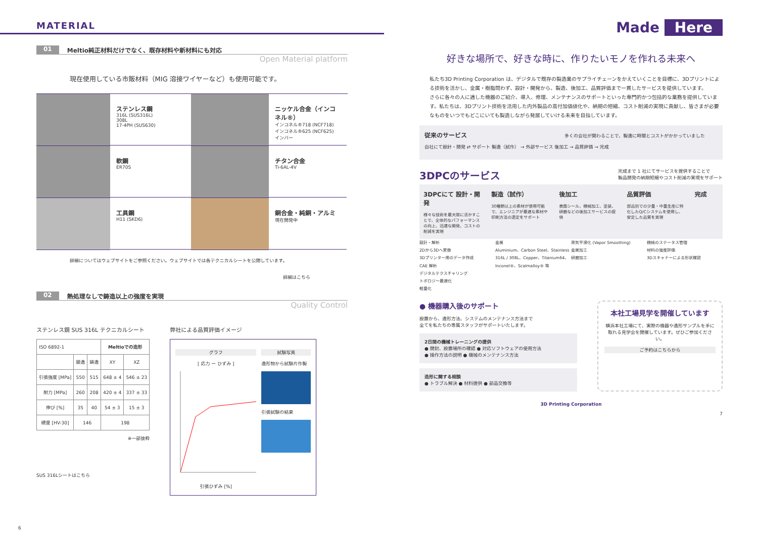MATERIAL
01 Meltio純正材料だけでなく、既存材料や新材料にも対応
Open Material platform
現在使用している市販材料（MIG 溶接ワイヤーなど）も使用可能です。
ステンレス鋼
316L (SUS316L)
308L
17-4PH (SUS630)
ニッケル合金（インコネル®）
インコネル®718 (NCF718)
インコネル®625 (NCF625)
インバー
軟鋼
ER70S
チタン合金
Ti-6AL-4V
工具鋼
H11 (SKD6)
銅合金・純銅・アルミ
現在開発中
詳細についてはウェブサイトをご参照ください。ウェブサイトでは各テクニカルシートを公開しています。
詳細はこちら
02 熱処理なしで鋳造以上の強度を実現
Quality Control
ステンレス鋼 SUS 316L テクニカルシート
| ISO 6892-1 | | | Meltioでの造形 | |
| | 鍛造 | 鋳造 | XY | XZ |
| 引張強度 [MPa] | 550 | 515 | 648 ± 4 | 546 ± 23 |
| 耐力 [MPa] | 260 | 208 | 420 ± 4 | 337 ± 33 |
| 伸び [%] | 35 | 40 | 54 ± 3 | 15 ± 3 |
| 硬度 [HV-30] | 146 | | 198 | |
※一部抜粋
SUS 316Lシートはこちら
弊社による品質評価イメージ
グラフ
[ 応力 ー ひずみ ]
引張ひずみ [%]
試験写真
造形物から試験片作製
引張試験の結果
6
Made Here
好きな場所で、好きな時に、作りたいモノを作れる未来へ
私たち3D Printing Corporation は、デジタルで既存の製造業のサプライチェーンをかえていくことを目標に、3Dプリントによる技術を活かし、金属・樹脂問わず、設計・開発から、製造、後加工、品質評価まで一貫したサービスを提供しています。
さらに各々の人に適した機器のご紹介、導入、修理、メンテナンスのサポートといった専門的かつ包括的な業務を提供しています。私たちは、3Dプリント技術を活用した内外製品の高付加価値化や、納期の短縮、コスト削減の実現に貢献し、皆さまが必要なものをいつでもどこにいても製造しながら発展していける未来を目指しています。
従来のサービス 多くの会社が関わることで、製造に時間とコストがかかっていました
自社にて設計・開発 ⇄ サポート 製造（試作） → 外部サービス 後加工 → 品質評価 → 完成
3DPCのサービス 完成まで 1 社にてサービスを提供することで
製品開発の納期短縮やコスト削減の実現をサポート
3DPCにて 設計・開発
様々な技術を最大限に活かすことで、全体的なパフォーマンスの向上、迅速な開発、コストの削減を実現
製造（試作）
30種類以上の素材が使用可能で、エンジニアが最適な素材や印刷方法の選定をサポート
後加工
表面シール、機械加工、塗装、研磨などの後加工サービスの提供
品質評価
部品別での少量・中量生産に特化したQ/Cシステムを使用し、安定した品質を実現
完成
設計・解析
2Dから3Dへ変換
3Dプリンター用のデータ作成
CAE 解析
デジタルテクスチャリング
トポロジー最適化
軽量化
金属
Aluminium、Carbon Steel、Stainless 316L / 308L、Copper、Titanium64、Inconel®、Scalmalloy® 等
蒸気平滑化 (Vapor Smoothing)
金属加工
研磨加工
機械のステータス管理
材料の強度評価
3Dスキャナーによる形状確認
● 機器購入後のサポート
設置から、造形方法、システムのメンテナンス方法まで
全てを私たちの専属スタッフがサポートいたします。
2日間の機械トレーニングの提供
● 開封、設置場所の確認 ● 対応ソフトウェアの使用方法
● 操作方法の説明 ● 機械のメンテナンス方法
造形に関する相談
● トラブル解決 ● 材料提供 ● 部品交換等
本社工場見学を開催しています
横浜本社工場にて、実際の機器や造形サンプルを手に取れる見学会を開催しています。ぜひご参加ください。
ご予約はこちらから
3D Printing Corporation
7